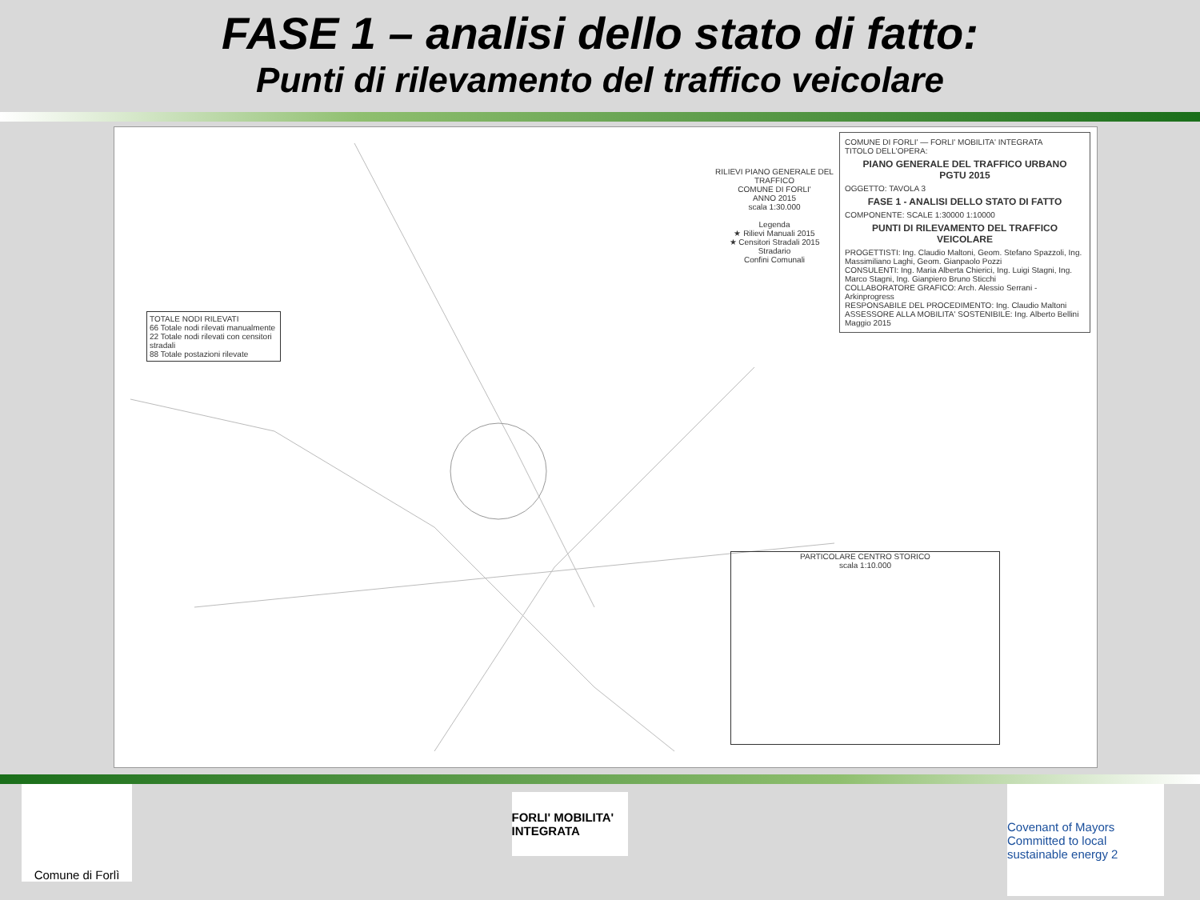FASE 1 – analisi dello stato di fatto:
Punti di rilevamento del traffico veicolare
RILIEVI PIANO GENERALE DEL TRAFFICO
COMUNE DI FORLI'
ANNO 2015
scala 1:30.000
Legenda
★ Rilievi Manuali 2015
★ Censitori Stradali 2015
Stradario
Confini Comunali
COMUNE DI FORLI' — FORLI' MOBILITA' INTEGRATA
TITOLO DELL'OPERA:
PIANO GENERALE DEL TRAFFICO URBANO
PGTU 2015
OGGETTO: TAVOLA 3
FASE 1 - ANALISI DELLO STATO DI FATTO
COMPONENTE: SCALE 1:30000 1:10000
PUNTI DI RILEVAMENTO DEL TRAFFICO VEICOLARE
PROGETTISTI: Ing. Claudio Maltoni, Geom. Stefano Spazzoli, Ing. Massimiliano Laghi, Geom. Gianpaolo Pozzi
CONSULENTI: Ing. Maria Alberta Chierici, Ing. Luigi Stagni, Ing. Marco Stagni, Ing. Gianpiero Bruno Sticchi
COLLABORATORE GRAFICO: Arch. Alessio Serrani - Arkinprogress
RESPONSABILE DEL PROCEDIMENTO: Ing. Claudio Maltoni
ASSESSORE ALLA MOBILITA' SOSTENIBILE: Ing. Alberto Bellini
Maggio 2015
TOTALE NODI RILEVATI
66 Totale nodi rilevati manualmente
22 Totale nodi rilevati con censitori stradali
88 Totale postazioni rilevate
PARTICOLARE CENTRO STORICO
scala 1:10.000
Comune di Forlì
FORLI' MOBILITA' INTEGRATA
Covenant of Mayors
Committed to local sustainable energy 2